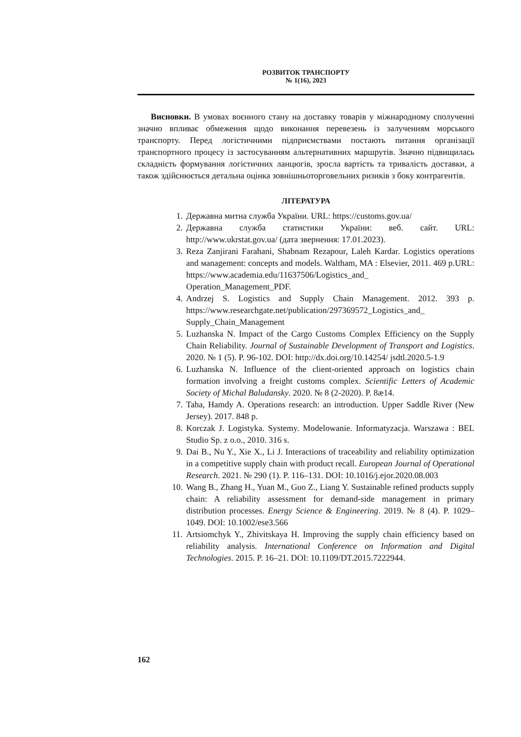РОЗВИТОК ТРАНСПОРТУ
№ 1(16), 2023
Висновки. В умовах воєнного стану на доставку товарів у міжнародному сполученні значно впливає обмеження щодо виконання перевезень із залученням морського транспорту. Перед логістичними підприємствами постають питання організації транспортного процесу із застосуванням альтернативних маршрутів. Значно підвищилась складність формування логістичних ланцюгів, зросла вартість та тривалість доставки, а також здійснюється детальна оцінка зовнішньоторговельних ризиків з боку контрагентів.
ЛІТЕРАТУРА
1. Державна митна служба України. URL: https://customs.gov.ua/
2. Державна служба статистики України: веб. сайт. URL: http://www.ukrstat.gov.ua/ (дата звернення: 17.01.2023).
3. Reza Zanjirani Farahani, Shabnam Rezapour, Laleh Kardar. Logistics operations and мanagement: concepts and models. Waltham, MA : Elsevier, 2011. 469 p.URL: https://www.academia.edu/11637506/Logistics_and_ Operation_Management_PDF.
4. Andrzej S. Logistics and Supply Chain Management. 2012. 393 p. https://www.researchgate.net/publication/297369572_Logistics_and_ Supply_Chain_Management
5. Luzhanska N. Impact of the Cargo Customs Complex Efficiency on the Supply Chain Reliability. Journal of Sustainable Development of Transport and Logistics. 2020. № 1 (5). P. 96-102. DOI: http://dx.doi.org/10.14254/ jsdtl.2020.5-1.9
6. Luzhanska N. Influence of the client-oriented approach on logistics chain formation involving a freight customs complex. Scientific Letters of Academic Society of Michal Baludansky. 2020. № 8 (2-2020). P. 8æ14.
7. Taha, Hamdy A. Operations research: an introduction. Upper Saddle River (New Jersey). 2017. 848 p.
8. Korczak J. Logistyka. Systemy. Modelowanie. Informatyzacja. Warszawa : BEL Studio Sp. z o.o., 2010. 316 s.
9. Dai B., Nu Y., Xie X., Li J. Interactions of traceability and reliability optimization in a competitive supply chain with product recall. European Journal of Operational Research. 2021. № 290 (1). P. 116–131. DOI: 10.1016/j.ejor.2020.08.003
10. Wang B., Zhang H., Yuan M., Guo Z., Liang Y. Sustainable refined products supply chain: A reliability assessment for demand-side management in primary distribution processes. Energy Science & Engineering. 2019. № 8 (4). P. 1029–1049. DOI: 10.1002/ese3.566
11. Artsiomchyk Y., Zhivitskaya H. Improving the supply chain efficiency based on reliability analysis. International Conference on Information and Digital Technologies. 2015. P. 16–21. DOI: 10.1109/DT.2015.7222944.
162